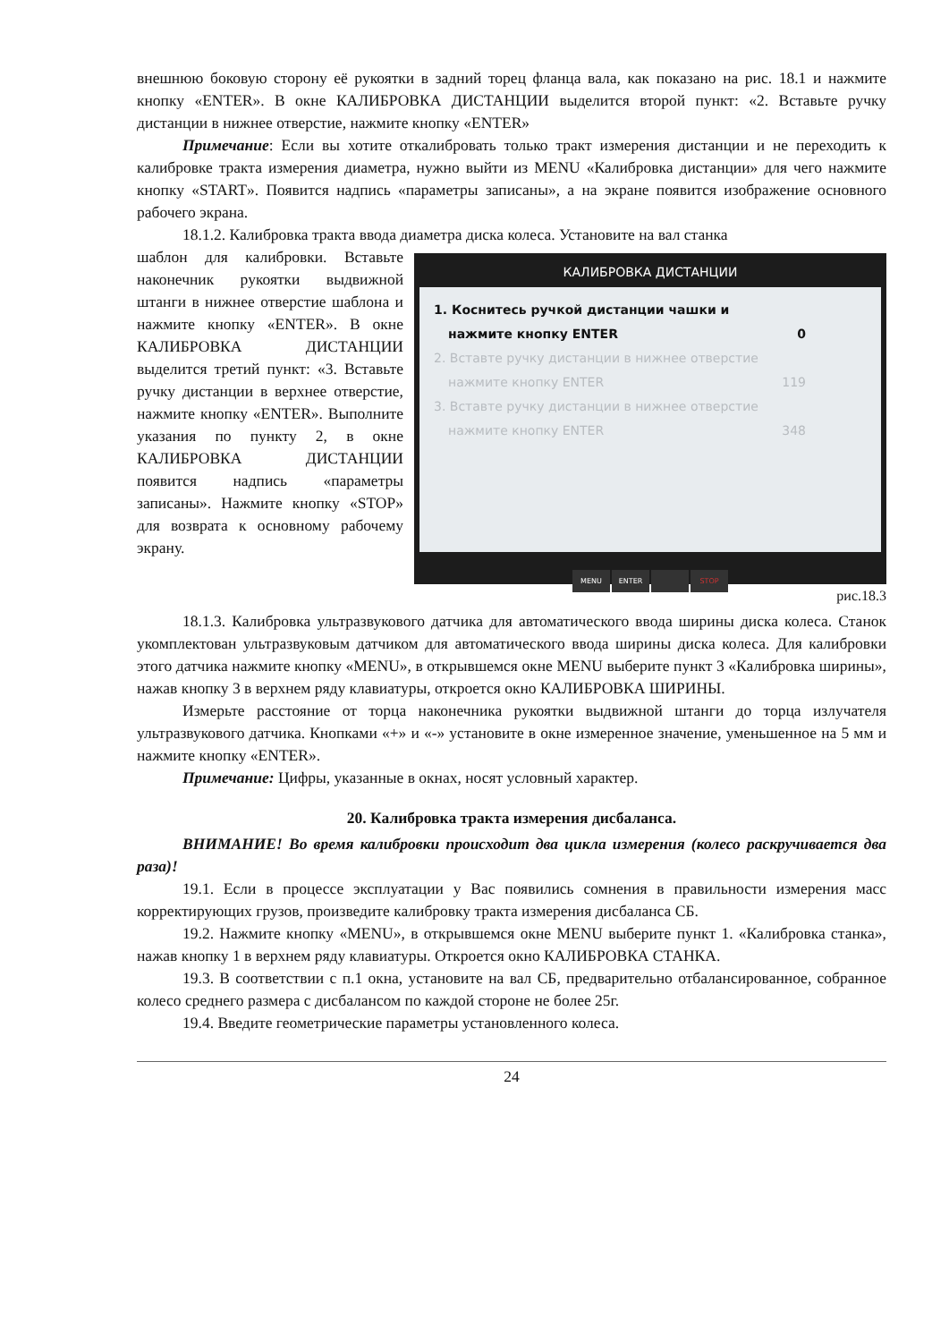внешнюю боковую сторону её рукоятки в задний торец фланца вала, как показано на рис. 18.1 и нажмите кнопку «ENTER». В окне КАЛИБРОВКА ДИСТАНЦИИ выделится второй пункт: «2. Вставьте ручку дистанции в нижнее отверстие, нажмите кнопку «ENTER»
Примечание: Если вы хотите откалибровать только тракт измерения дистанции и не переходить к калибровке тракта измерения диаметра, нужно выйти из MENU «Калибровка дистанции» для чего нажмите кнопку «START». Появится надпись «параметры записаны», а на экране появится изображение основного рабочего экрана.
18.1.2. Калибровка тракта ввода диаметра диска колеса. Установите на вал станка
КАЛИБРОВКА ДИСТАНЦИИ
1. Коснитесь ручкой дистанции чашки и
нажмите кнопку ENTER 0
2. Вставте ручку дистанции в нижнее отверстие
нажмите кнопку ENTER 119
3. Вставте ручку дистанции в нижнее отверстие
нажмите кнопку ENTER 348
MENU ENTER STOP
рис.18.3
шаблон для калибровки. Вставьте наконечник рукоятки выдвижной штанги в нижнее отверстие шаблона и нажмите кнопку «ENTER». В окне КАЛИБРОВКА ДИСТАНЦИИ выделится третий пункт: «3. Вставьте ручку дистанции в верхнее отверстие, нажмите кнопку «ENTER». Выполните указания по пункту 2, в окне КАЛИБРОВКА ДИСТАНЦИИ появится надпись «параметры записаны». Нажмите кнопку «STOP» для возврата к основному рабочему экрану.
18.1.3. Калибровка ультразвукового датчика для автоматического ввода ширины диска колеса. Станок укомплектован ультразвуковым датчиком для автоматического ввода ширины диска колеса. Для калибровки этого датчика нажмите кнопку «MENU», в открывшемся окне MENU выберите пункт 3 «Калибровка ширины», нажав кнопку 3 в верхнем ряду клавиатуры, откроется окно КАЛИБРОВКА ШИРИНЫ.
Измерьте расстояние от торца наконечника рукоятки выдвижной штанги до торца излучателя ультразвукового датчика. Кнопками «+» и «-» установите в окне измеренное значение, уменьшенное на 5 мм и нажмите кнопку «ENTER».
Примечание: Цифры, указанные в окнах, носят условный характер.
20. Калибровка тракта измерения дисбаланса.
ВНИМАНИЕ! Во время калибровки происходит два цикла измерения (колесо раскручивается два раза)!
19.1. Если в процессе эксплуатации у Вас появились сомнения в правильности измерения масс корректирующих грузов, произведите калибровку тракта измерения дисбаланса СБ.
19.2. Нажмите кнопку «MENU», в открывшемся окне MENU выберите пункт 1. «Калибровка станка», нажав кнопку 1 в верхнем ряду клавиатуры. Откроется окно КАЛИБРОВКА СТАНКА.
19.3. В соответствии с п.1 окна, установите на вал СБ, предварительно отбалансированное, собранное колесо среднего размера с дисбалансом по каждой стороне не более 25г.
19.4. Введите геометрические параметры установленного колеса.
24